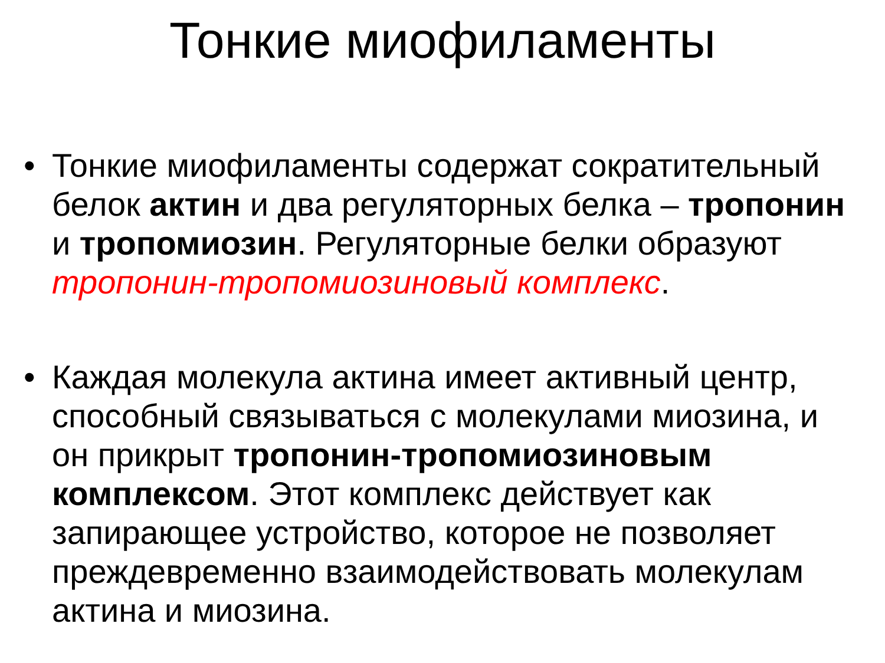Тонкие миофиламенты
• Тонкие миофиламенты содержат сократительный белок актин и два регуляторных белка – тропонин и тропомиозин. Регуляторные белки образуют тропонин-тропомиозиновый комплекс.
• Каждая молекула актина имеет активный центр, способный связываться с молекулами миозина, и он прикрыт тропонин-тропомиозиновым комплексом. Этот комплекс действует как запирающее устройство, которое не позволяет преждевременно взаимодействовать молекулам актина и миозина.